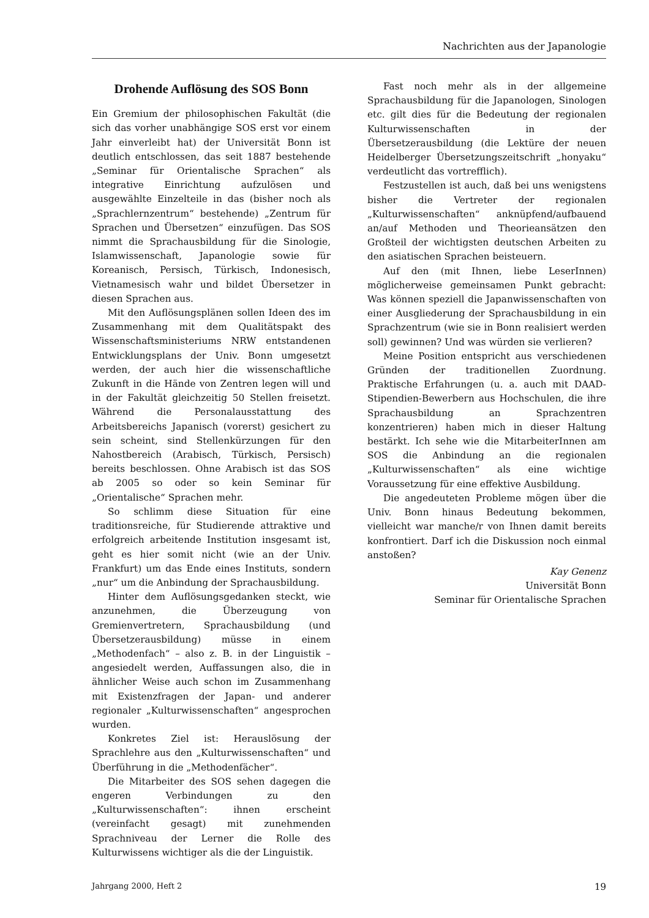Nachrichten aus der Japanologie
Drohende Auflösung des SOS Bonn
Ein Gremium der philosophischen Fakultät (die sich das vorher unabhängige SOS erst vor einem Jahr einverleibt hat) der Universität Bonn ist deutlich entschlossen, das seit 1887 bestehende „Seminar für Orientalische Sprachen“ als integrative Einrichtung aufzulösen und ausgewählte Einzelteile in das (bisher noch als „Sprachlernzentrum“ bestehende) „Zentrum für Sprachen und Übersetzen“ einzufügen. Das SOS nimmt die Sprachausbildung für die Sinologie, Islamwissenschaft, Japanologie sowie für Koreanisch, Persisch, Türkisch, Indonesisch, Vietnamesisch wahr und bildet Übersetzer in diesen Sprachen aus.
Mit den Auflösungsplänen sollen Ideen des im Zusammenhang mit dem Qualitätspakt des Wissenschaftsministeriums NRW entstandenen Entwicklungsplans der Univ. Bonn umgesetzt werden, der auch hier die wissenschaftliche Zukunft in die Hände von Zentren legen will und in der Fakultät gleichzeitig 50 Stellen freisetzt. Während die Personalausstattung des Arbeitsbereichs Japanisch (vorerst) gesichert zu sein scheint, sind Stellenkürzungen für den Nahostbereich (Arabisch, Türkisch, Persisch) bereits beschlossen. Ohne Arabisch ist das SOS ab 2005 so oder so kein Seminar für „Orientalische“ Sprachen mehr.
So schlimm diese Situation für eine traditionsreiche, für Studierende attraktive und erfolgreich arbeitende Institution insgesamt ist, geht es hier somit nicht (wie an der Univ. Frankfurt) um das Ende eines Instituts, sondern „nur“ um die Anbindung der Sprachausbildung.
Hinter dem Auflösungsgedanken steckt, wie anzunehmen, die Überzeugung von Gremienvertretern, Sprachausbildung (und Übersetzerausbildung) müsse in einem „Methodenfach“ – also z. B. in der Linguistik – angesiedelt werden, Auffassungen also, die in ähnlicher Weise auch schon im Zusammenhang mit Existenzfragen der Japan- und anderer regionaler „Kulturwissenschaften“ angesprochen wurden.
Konkretes Ziel ist: Herauslösung der Sprachlehre aus den „Kulturwissenschaften“ und Überführung in die „Methodenfächer“.
Die Mitarbeiter des SOS sehen dagegen die engeren Verbindungen zu den „Kulturwissenschaften“: ihnen erscheint (vereinfacht gesagt) mit zunehmenden Sprachniveau der Lerner die Rolle des Kulturwissens wichtiger als die der Linguistik.
Fast noch mehr als in der allgemeine Sprachausbildung für die Japanologen, Sinologen etc. gilt dies für die Bedeutung der regionalen Kulturwissenschaften in der Übersetzerausbildung (die Lektüre der neuen Heidelberger Übersetzungszeitschrift „honyaku“ verdeutlicht das vortrefflich).
Festzustellen ist auch, daß bei uns wenigstens bisher die Vertreter der regionalen „Kulturwissenschaften“ anknüpfend/aufbauend an/auf Methoden und Theorieansätzen den Großteil der wichtigsten deutschen Arbeiten zu den asiatischen Sprachen beisteuern.
Auf den (mit Ihnen, liebe LeserInnen) möglicherweise gemeinsamen Punkt gebracht: Was können speziell die Japanwissenschaften von einer Ausgliederung der Sprachausbildung in ein Sprachzentrum (wie sie in Bonn realisiert werden soll) gewinnen? Und was würden sie verlieren?
Meine Position entspricht aus verschiedenen Gründen der traditionellen Zuordnung. Praktische Erfahrungen (u. a. auch mit DAAD-Stipendien-Bewerbern aus Hochschulen, die ihre Sprachausbildung an Sprachzentren konzentrieren) haben mich in dieser Haltung bestärkt. Ich sehe wie die MitarbeiterInnen am SOS die Anbindung an die regionalen „Kulturwissenschaften“ als eine wichtige Voraussetzung für eine effektive Ausbildung.
Die angedeuteten Probleme mögen über die Univ. Bonn hinaus Bedeutung bekommen, vielleicht war manche/r von Ihnen damit bereits konfrontiert. Darf ich die Diskussion noch einmal anstoßen?
Kay Genenz
Universität Bonn
Seminar für Orientalische Sprachen
Jahrgang 2000, Heft 2 19